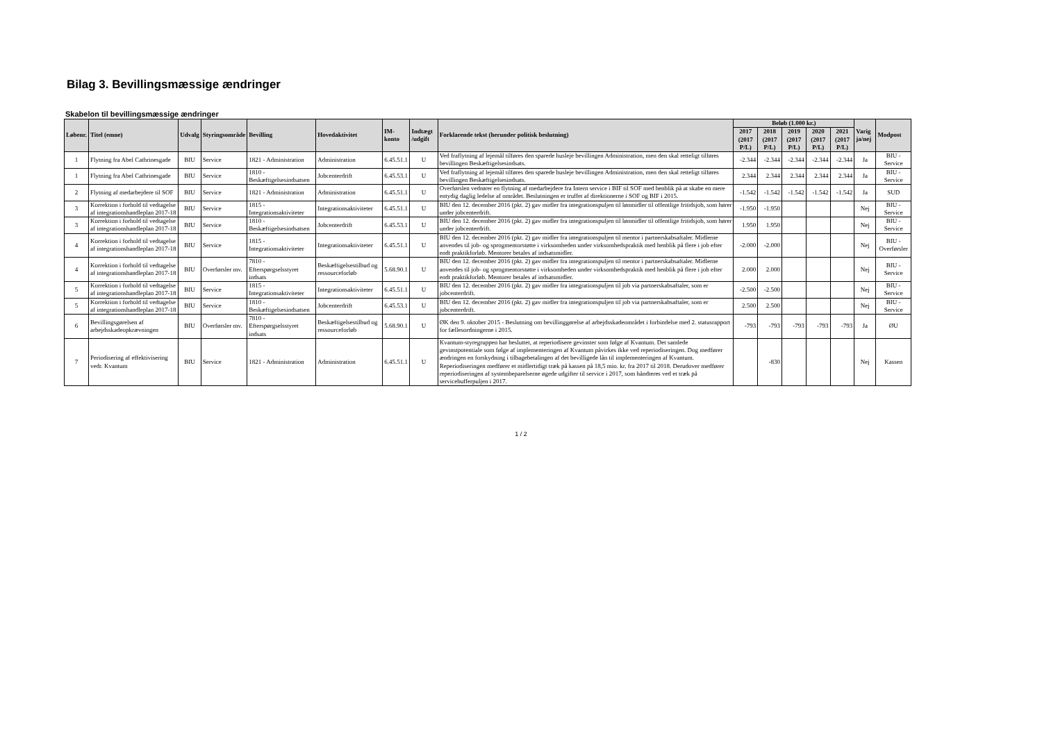Bilag 3. Bevillingsmæssige ændringer
Skabelon til bevillingsmæssige ændringer
| Løbenr. | Titel (emne) | Udvalg | Styringsområde | Bevilling | Hovedaktivitet | IM-konto | Indtægt /udgift | Forklarende tekst (herunder politisk beslutning) | Beløb (1.000 kr.) | | | | | Varig ja/nej | Modpost |
| --- | --- | --- | --- | --- | --- | --- | --- | --- | --- | --- | --- | --- | --- | --- | --- |
| | | | | | | | | | 2017 (2017 P/L) | 2018 (2017 P/L) | 2019 (2017 P/L) | 2020 (2017 P/L) | 2021 (2017 P/L) | | |
| 1 | Flytning fra Abel Cathrinesgade | BIU | Service | 1821 - Administration | Administration | 6.45.51.1 | U | Ved fraflytning af lejemål tilføres den sparede husleje bevillingen Administration, men den skal retteligt tilføres bevillingen Beskæftigelsesindsats. | -2.344 | -2.344 | -2.344 | -2.344 | -2.344 | Ja | BIU - Service |
| 1 | Flytning fra Abel Cathrinesgade | BIU | Service | 1810 - Beskæftigelsesindsatsen | Jobcenterdrift | 6.45.53.1 | U | Ved fraflytning af lejemål tilføres den sparede husleje bevillingen Administration, men den skal retteligt tilføres bevillingen Beskæftigelsesindsats. | 2.344 | 2.344 | 2.344 | 2.344 | 2.344 | Ja | BIU - Service |
| 2 | Flytning af medarbejdere til SOF | BIU | Service | 1821 - Administration | Administration | 6.45.51.1 | U | Overførslen vedrører en flytning af medarbejdere fra Intern service i BIF til SOF med henblik på at skabe en mere entydig daglig ledelse af området. Beslutningen er truffet af direktionerne i SOF og BIF i 2015. | -1.542 | -1.542 | -1.542 | -1.542 | -1.542 | Ja | SUD |
| 3 | Korrektion i forhold til vedtagelse af integrationshandleplan 2017-18 | BIU | Service | 1815 - Integrationsaktiviteter | Integrationsaktiviteter | 6.45.51.1 | U | BIU den 12. december 2016 (pkt. 2) gav midler fra integrationspuljen til lønmidler til offentlige fritidsjob, som hører under jobcenterdrift. | -1.950 | -1.950 | | | | Nej | BIU - Service |
| 3 | Korrektion i forhold til vedtagelse af integrationshandleplan 2017-18 | BIU | Service | 1810 - Beskæftigelsesindsatsen | Jobcenterdrift | 6.45.53.1 | U | BIU den 12. december 2016 (pkt. 2) gav midler fra integrationspuljen til lønmidler til offentlige fritidsjob, som hører under jobcenterdrift. | 1.950 | 1.950 | | | | Nej | BIU - Service |
| 4 | Korrektion i forhold til vedtagelse af integrationshandleplan 2017-18 | BIU | Service | 1815 - Integrationsaktiviteter | Integrationsaktiviteter | 6.45.51.1 | U | BIU den 12. december 2016 (pkt. 2) gav midler fra integrationspuljen til mentor i partnerskabsaftaler. Midlerne anvendes til job- og sprogmentorstøtte i virksomheden under virksomhedspraktik med henblik på flere i job efter endt praktikforløb. Mentorer betales af indsatsmidler. | -2.000 | -2.000 | | | | Nej | BIU - Overførsler |
| 4 | Korrektion i forhold til vedtagelse af integrationshandleplan 2017-18 | BIU | Overførsler mv. | 7810 - Efterspørgselsstyret indsats | Beskæftigelsestilbud og ressourceforløb | 5.68.90.1 | U | BIU den 12. december 2016 (pkt. 2) gav midler fra integrationspuljen til mentor i partnerskabsaftaler. Midlerne anvendes til job- og sprogmentorstøtte i virksomheden under virksomhedspraktik med henblik på flere i job efter endt praktikforløb. Mentorer betales af indsatsmidler. | 2.000 | 2.000 | | | | Nej | BIU - Service |
| 5 | Korrektion i forhold til vedtagelse af integrationshandleplan 2017-18 | BIU | Service | 1815 - Integrationsaktiviteter | Integrationsaktiviteter | 6.45.51.1 | U | BIU den 12. december 2016 (pkt. 2) gav midler fra integrationspuljen til job via partnerskabsaftaler, som er jobcenterdrift. | -2.500 | -2.500 | | | | Nej | BIU - Service |
| 5 | Korrektion i forhold til vedtagelse af integrationshandleplan 2017-18 | BIU | Service | 1810 - Beskæftigelsesindsatsen | Jobcenterdrift | 6.45.53.1 | U | BIU den 12. december 2016 (pkt. 2) gav midler fra integrationspuljen til job via partnerskabsaftaler, som er jobcenterdrift. | 2.500 | 2.500 | | | | Nej | BIU - Service |
| 6 | Bevillingsgørelsen af arbejdsskadeopkrævningen | BIU | Overførsler mv. | 7810 - Efterspørgselsstyret indsats | Beskæftigelsestilbud og ressourceforløb | 5.68.90.1 | U | ØK den 9. oktober 2015 - Beslutning om bevillinggørelse af arbejdsskadeområdet i forbindelse med 2. statusrapport for fællesordningerne i 2015. | -793 | -793 | -793 | -793 | -793 | Ja | ØU |
| 7 | Periodisering af effektivisering vedr. Kvantum | BIU | Service | 1821 - Administration | Administration | 6.45.51.1 | U | Kvantum-styregruppen har besluttet, at reperiodisere gevinster som følge af Kvantum. Det samlede gevinstpotentiale som følge af implementeringen af Kvantum påvirkes ikke ved reperiodiseringen. Dog medfører ændringen en forskydning i tilbagebetalingen af det bevilligede lån til implementeringen af Kvantum. Reperiodiseringen medfører et midlertidigt træk på kassen på 18,5 mio. kr. fra 2017 til 2018. Derudover medfører reperiodiseringen af systembeparelserne øgede udgifter til service i 2017, som håndteres ved et træk på servicebufferpuljen i 2017. | | -830 | | | | Nej | Kassen |
1 / 2